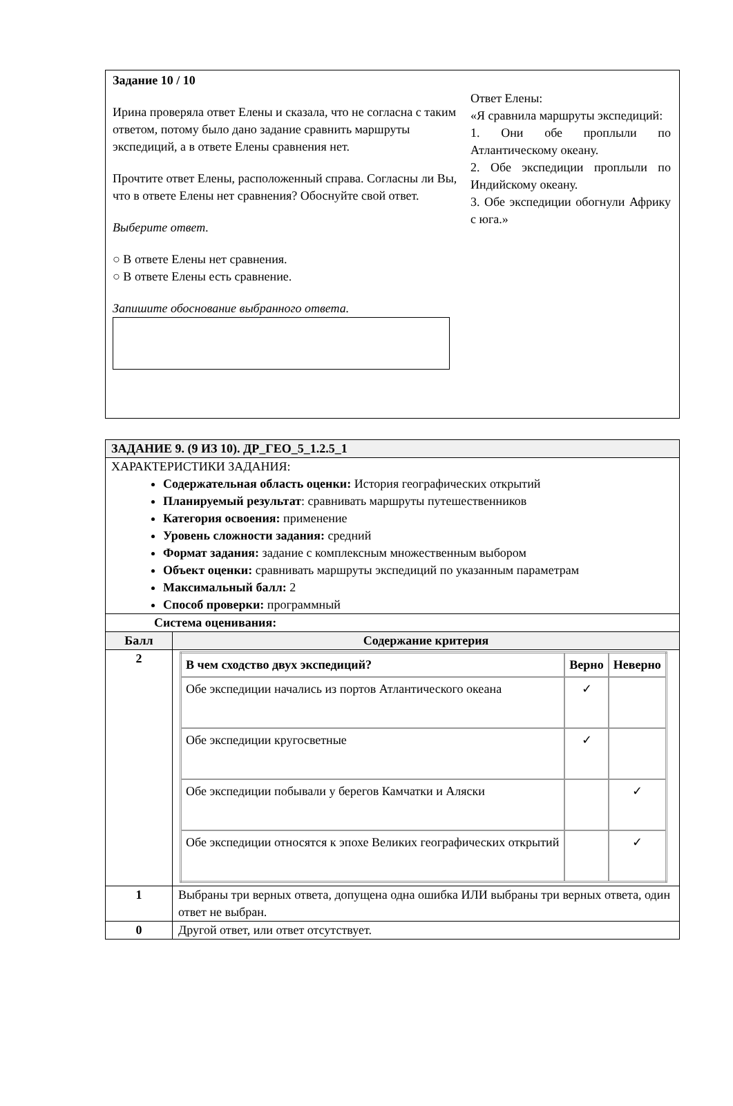Задание 10 / 10
Ирина проверяла ответ Елены и сказала, что не согласна с таким ответом, потому было дано задание сравнить маршруты экспедиций, а в ответе Елены сравнения нет.
Прочтите ответ Елены, расположенный справа. Согласны ли Вы, что в ответе Елены нет сравнения? Обоснуйте свой ответ.
Выберите ответ.
○ В ответе Елены нет сравнения.
○ В ответе Елены есть сравнение.
Запишите обоснование выбранного ответа.
Ответ Елены:
«Я сравнила маршруты экспедиций:
1. Они обе проплыли по Атлантическому океану.
2. Обе экспедиции проплыли по Индийскому океану.
3. Обе экспедиции обогнули Африку с юга.»
| ЗАДАНИЕ 9. (9 ИЗ 10). ДР_ГЕО_5_1.2.5_1 | |
| ХАРАКТЕРИСТИКИ ЗАДАНИЯ: Содержательная область оценки: История географических открытий Планируемый результат : сравнивать маршруты путешественников Категория освоения: применение Уровень сложности задания: средний Формат задания: задание с комплексным множественным выбором Объект оценки: сравнивать маршруты экспедиций по указанным параметрам Максимальный балл: 2 Способ проверки: программный | |
| Система оценивания: | |
| Балл | Содержание критерия |
| 2 | / В чем сходство двух экспедиций? / Верно / Неверно / / --- / --- / --- / / Обе экспедиции начались из портов Атлантического океана / ✓ / / / Обе экспедиции кругосветные / ✓ / / / Обе экспедиции побывали у берегов Камчатки и Аляски / / ✓ / / Обе экспедиции относятся к эпохе Великих географических открытий / / ✓ / |
| 1 | Выбраны три верных ответа, допущена одна ошибка ИЛИ выбраны три верных ответа, один ответ не выбран. |
| 0 | Другой ответ, или ответ отсутствует. |